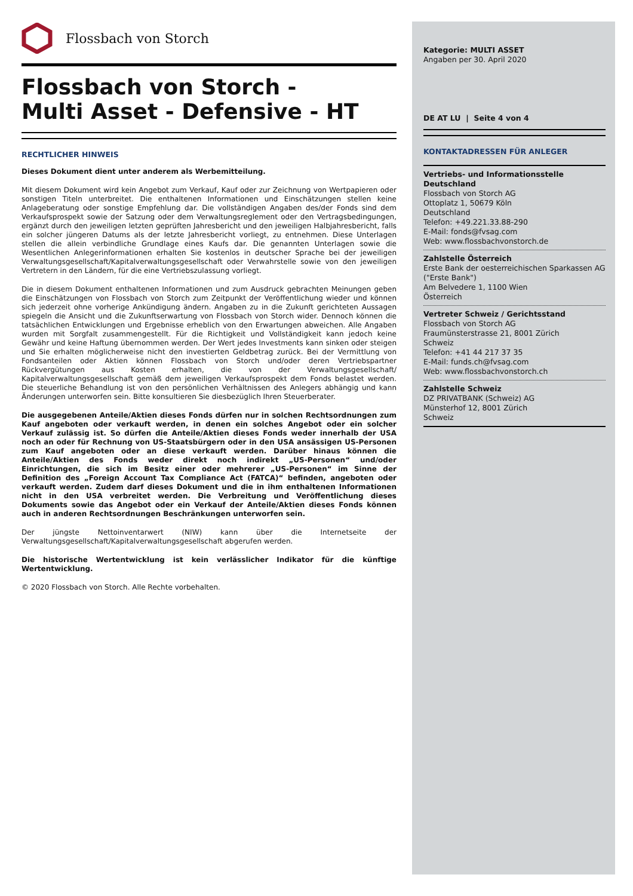Flossbach von Storch
Flossbach von Storch -
Multi Asset - Defensive - HT
RECHTLICHER HINWEIS
Dieses Dokument dient unter anderem als Werbemitteilung.
Mit diesem Dokument wird kein Angebot zum Verkauf, Kauf oder zur Zeichnung von Wertpapieren oder sonstigen Titeln unterbreitet. Die enthaltenen Informationen und Einschätzungen stellen keine Anlageberatung oder sonstige Empfehlung dar. Die vollständigen Angaben des/der Fonds sind dem Verkaufsprospekt sowie der Satzung oder dem Verwaltungsreglement oder den Vertragsbedingungen, ergänzt durch den jeweiligen letzten geprüften Jahresbericht und den jeweiligen Halbjahresbericht, falls ein solcher jüngeren Datums als der letzte Jahresbericht vorliegt, zu entnehmen. Diese Unterlagen stellen die allein verbindliche Grundlage eines Kaufs dar. Die genannten Unterlagen sowie die Wesentlichen Anlegerinformationen erhalten Sie kostenlos in deutscher Sprache bei der jeweiligen Verwaltungsgesellschaft/Kapitalverwaltungsgesellschaft oder Verwahrstelle sowie von den jeweiligen Vertretern in den Ländern, für die eine Vertriebszulassung vorliegt.
Die in diesem Dokument enthaltenen Informationen und zum Ausdruck gebrachten Meinungen geben die Einschätzungen von Flossbach von Storch zum Zeitpunkt der Veröffentlichung wieder und können sich jederzeit ohne vorherige Ankündigung ändern. Angaben zu in die Zukunft gerichteten Aussagen spiegeln die Ansicht und die Zukunftserwartung von Flossbach von Storch wider. Dennoch können die tatsächlichen Entwicklungen und Ergebnisse erheblich von den Erwartungen abweichen. Alle Angaben wurden mit Sorgfalt zusammengestellt. Für die Richtigkeit und Vollständigkeit kann jedoch keine Gewähr und keine Haftung übernommen werden. Der Wert jedes Investments kann sinken oder steigen und Sie erhalten möglicherweise nicht den investierten Geldbetrag zurück. Bei der Vermittlung von Fondsanteilen oder Aktien können Flossbach von Storch und/oder deren Vertriebspartner Rückvergütungen aus Kosten erhalten, die von der Verwaltungsgesellschaft/ Kapitalverwaltungsgesellschaft gemäß dem jeweiligen Verkaufsprospekt dem Fonds belastet werden. Die steuerliche Behandlung ist von den persönlichen Verhältnissen des Anlegers abhängig und kann Änderungen unterworfen sein. Bitte konsultieren Sie diesbezüglich Ihren Steuerberater.
Die ausgegebenen Anteile/Aktien dieses Fonds dürfen nur in solchen Rechtsordnungen zum Kauf angeboten oder verkauft werden, in denen ein solches Angebot oder ein solcher Verkauf zulässig ist. So dürfen die Anteile/Aktien dieses Fonds weder innerhalb der USA noch an oder für Rechnung von US-Staatsbürgern oder in den USA ansässigen US-Personen zum Kauf angeboten oder an diese verkauft werden. Darüber hinaus können die Anteile/Aktien des Fonds weder direkt noch indirekt „US-Personen“ und/oder Einrichtungen, die sich im Besitz einer oder mehrerer „US-Personen“ im Sinne der Definition des „Foreign Account Tax Compliance Act (FATCA)“ befinden, angeboten oder verkauft werden. Zudem darf dieses Dokument und die in ihm enthaltenen Informationen nicht in den USA verbreitet werden. Die Verbreitung und Veröffentlichung dieses Dokuments sowie das Angebot oder ein Verkauf der Anteile/Aktien dieses Fonds können auch in anderen Rechtsordnungen Beschränkungen unterworfen sein.
Der jüngste Nettoinventarwert (NIW) kann über die Internetseite der Verwaltungsgesellschaft/Kapitalverwaltungsgesellschaft abgerufen werden.
Die historische Wertentwicklung ist kein verlässlicher Indikator für die künftige Wertentwicklung.
© 2020 Flossbach von Storch. Alle Rechte vorbehalten.
Kategorie: MULTI ASSET
Angaben per 30. April 2020
DE AT LU | Seite 4 von 4
KONTAKTADRESSEN FÜR ANLEGER
Vertriebs- und Informationsstelle Deutschland
Flossbach von Storch AG
Ottoplatz 1, 50679 Köln
Deutschland
Telefon: +49.221.33.88-290
E-Mail: fonds@fvsag.com
Web: www.flossbachvonstorch.de
Zahlstelle Österreich
Erste Bank der oesterreichischen Sparkassen AG
("Erste Bank")
Am Belvedere 1, 1100 Wien
Österreich
Vertreter Schweiz / Gerichtsstand
Flossbach von Storch AG
Fraumünsterstrasse 21, 8001 Zürich
Schweiz
Telefon: +41 44 217 37 35
E-Mail: funds.ch@fvsag.com
Web: www.flossbachvonstorch.ch
Zahlstelle Schweiz
DZ PRIVATBANK (Schweiz) AG
Münsterhof 12, 8001 Zürich
Schweiz